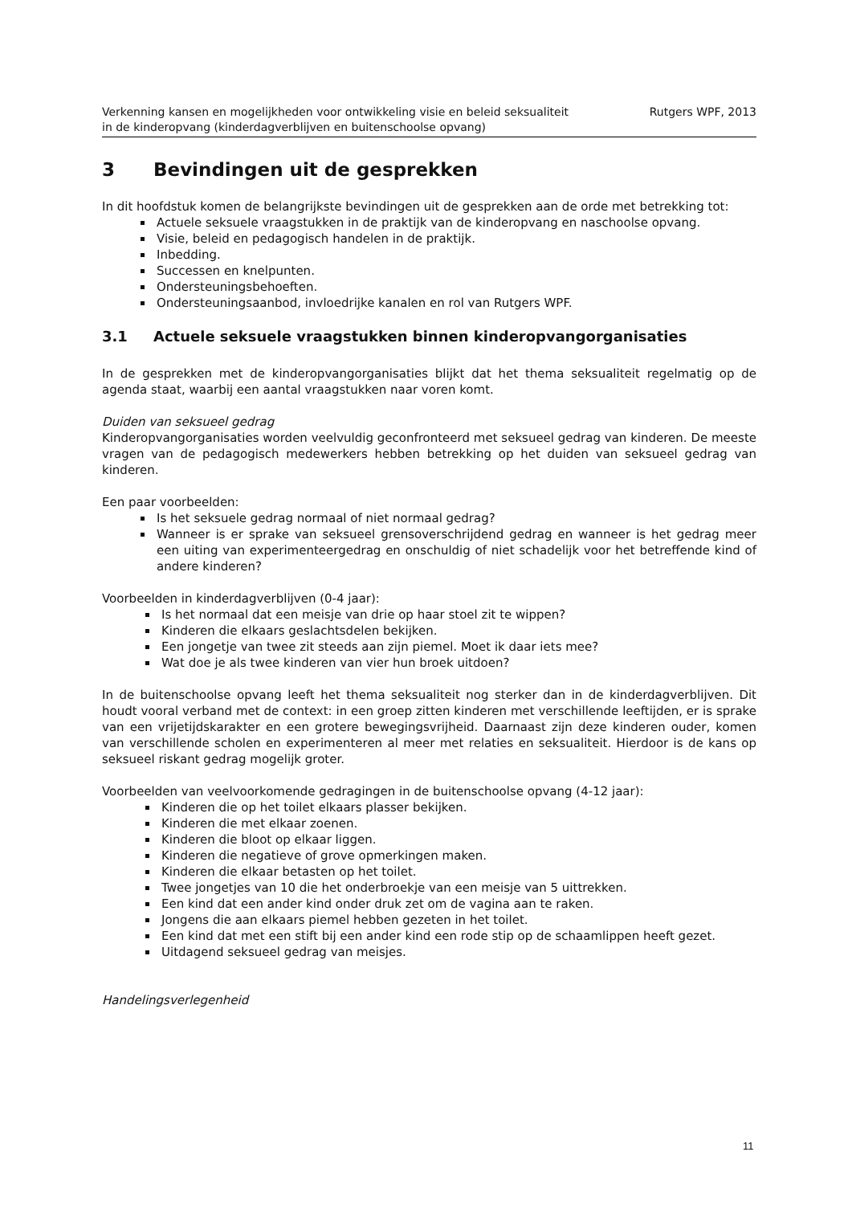Verkenning kansen en mogelijkheden voor ontwikkeling visie en beleid seksualiteit
in de kinderopvang (kinderdagverblijven en buitenschoolse opvang)
Rutgers WPF, 2013
3 Bevindingen uit de gesprekken
In dit hoofdstuk komen de belangrijkste bevindingen uit de gesprekken aan de orde met betrekking tot:
Actuele seksuele vraagstukken in de praktijk van de kinderopvang en naschoolse opvang.
Visie, beleid en pedagogisch handelen in de praktijk.
Inbedding.
Successen en knelpunten.
Ondersteuningsbehoeften.
Ondersteuningsaanbod, invloedrijke kanalen en rol van Rutgers WPF.
3.1 Actuele seksuele vraagstukken binnen kinderopvangorganisaties
In de gesprekken met de kinderopvangorganisaties blijkt dat het thema seksualiteit regelmatig op de agenda staat, waarbij een aantal vraagstukken naar voren komt.
Duiden van seksueel gedrag
Kinderopvangorganisaties worden veelvuldig geconfronteerd met seksueel gedrag van kinderen. De meeste vragen van de pedagogisch medewerkers hebben betrekking op het duiden van seksueel gedrag van kinderen.
Een paar voorbeelden:
Is het seksuele gedrag normaal of niet normaal gedrag?
Wanneer is er sprake van seksueel grensoverschrijdend gedrag en wanneer is het gedrag meer een uiting van experimenteergedrag en onschuldig of niet schadelijk voor het betreffende kind of andere kinderen?
Voorbeelden in kinderdagverblijven (0-4 jaar):
Is het normaal dat een meisje van drie op haar stoel zit te wippen?
Kinderen die elkaars geslachtsdelen bekijken.
Een jongetje van twee zit steeds aan zijn piemel. Moet ik daar iets mee?
Wat doe je als twee kinderen van vier hun broek uitdoen?
In de buitenschoolse opvang leeft het thema seksualiteit nog sterker dan in de kinderdagverblijven. Dit houdt vooral verband met de context: in een groep zitten kinderen met verschillende leeftijden, er is sprake van een vrijetijdskarakter en een grotere bewegingsvrijheid. Daarnaast zijn deze kinderen ouder, komen van verschillende scholen en experimenteren al meer met relaties en seksualiteit. Hierdoor is de kans op seksueel riskant gedrag mogelijk groter.
Voorbeelden van veelvoorkomende gedragingen in de buitenschoolse opvang (4-12 jaar):
Kinderen die op het toilet elkaars plasser bekijken.
Kinderen die met elkaar zoenen.
Kinderen die bloot op elkaar liggen.
Kinderen die negatieve of grove opmerkingen maken.
Kinderen die elkaar betasten op het toilet.
Twee jongetjes van 10 die het onderbroekje van een meisje van 5 uittrekken.
Een kind dat een ander kind onder druk zet om de vagina aan te raken.
Jongens die aan elkaars piemel hebben gezeten in het toilet.
Een kind dat met een stift bij een ander kind een rode stip op de schaamlippen heeft gezet.
Uitdagend seksueel gedrag van meisjes.
Handelingsverlegenheid
11